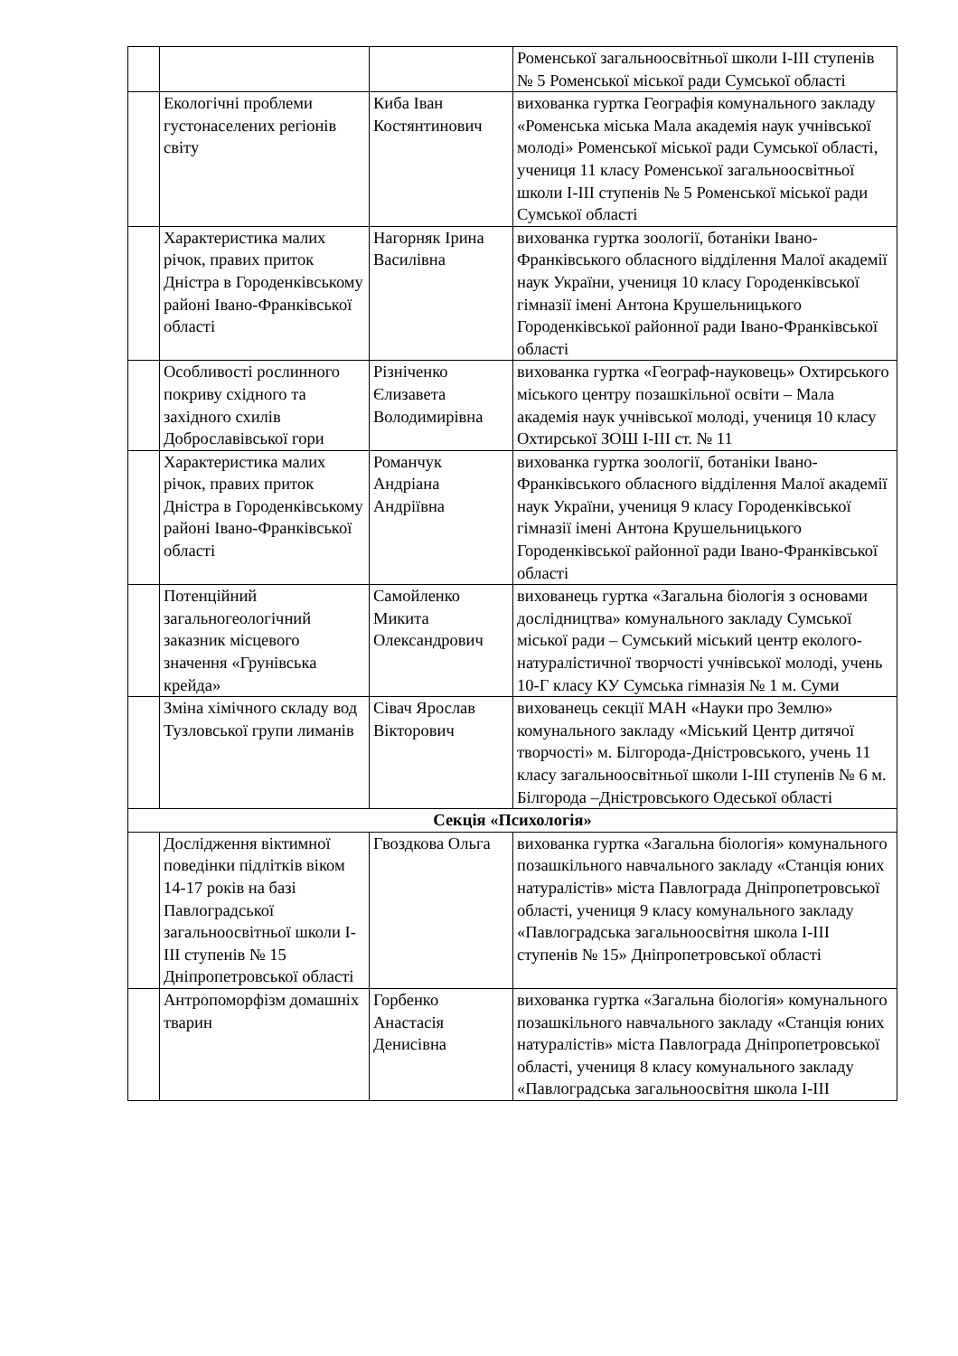| | | | Роменської загальноосвітньої школи І-ІІІ ступенів № 5 Роменської міської ради Сумської області |
| | Екологічні проблеми густонаселених регіонів світу | Киба Іван Костянтинович | вихованка гуртка Географія комунального закладу «Роменська міська Мала академія наук учнівської молоді» Роменської міської ради Сумської області, учениця 11 класу Роменської загальноосвітньої школи І-ІІІ ступенів № 5 Роменської міської ради Сумської області |
| | Характеристика малих річок, правих приток Дністра в Городенківському районі Івано-Франківської області | Нагорняк Ірина Василівна | вихованка гуртка зоології, ботаніки Івано-Франківського обласного відділення Малої академії наук України, учениця 10 класу Городенківської гімназії імені Антона Крушельницького Городенківської районної ради Івано-Франківської області |
| | Особливості рослинного покриву східного та західного схилів Доброславівської гори | Різніченко Єлизавета Володимирівна | вихованка гуртка «Географ-науковець» Охтирського міського центру позашкільної освіти – Мала академія наук учнівської молоді, учениця 10 класу Охтирської ЗОШ І-ІІІ ст. № 11 |
| | Характеристика малих річок, правих приток Дністра в Городенківському районі Івано-Франківської області | Романчук Андріана Андріївна | вихованка гуртка зоології, ботаніки Івано-Франківського обласного відділення Малої академії наук України, учениця 9 класу Городенківської гімназії імені Антона Крушельницького Городенківської районної ради Івано-Франківської області |
| | Потенційний загальногеологічний заказник місцевого значення «Грунівська крейда» | Самойленко Микита Олександрович | вихованець гуртка «Загальна біологія з основами дослідництва» комунального закладу Сумської міської ради – Сумський міський центр еколого-натуралістичної творчості учнівської молоді, учень 10-Г класу КУ Сумська гімназія № 1 м. Суми |
| | Зміна хімічного складу вод Тузловської групи лиманів | Сівач Ярослав Вікторович | вихованець секції МАН «Науки про Землю» комунального закладу «Міський Центр дитячої творчості» м. Білгорода-Дністровського, учень 11 класу загальноосвітньої школи І-ІІІ ступенів № 6 м. Білгорода –Дністровського Одеської області |
| Секція «Психологія» | | | |
| | Дослідження віктимної поведінки підлітків віком 14-17 років на базі Павлоградської загальноосвітньої школи І-ІІІ ступенів № 15 Дніпропетровської області | Гвоздкова Ольга | вихованка гуртка «Загальна біологія» комунального позашкільного навчального закладу «Станція юних натуралістів» міста Павлограда Дніпропетровської області, учениця 9 класу комунального закладу «Павлоградська загальноосвітня школа І-ІІІ ступенів № 15» Дніпропетровської області |
| | Антропоморфізм домашніх тварин | Горбенко Анастасія Денисівна | вихованка гуртка «Загальна біологія» комунального позашкільного навчального закладу «Станція юних натуралістів» міста Павлограда Дніпропетровської області, учениця 8 класу комунального закладу «Павлоградська загальноосвітня школа І-ІІІ |